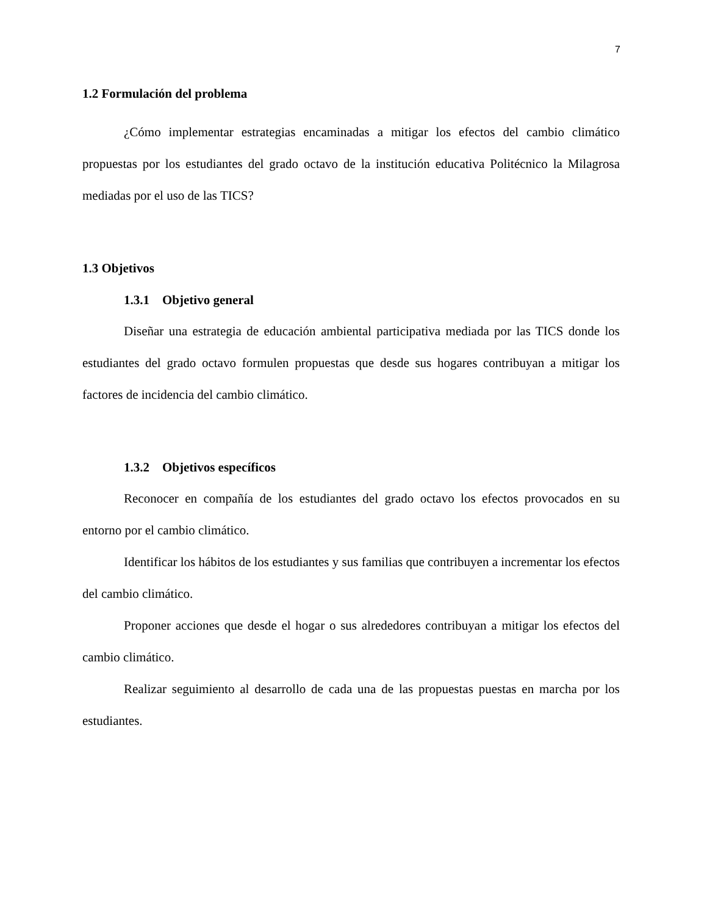7
1.2 Formulación del problema
¿Cómo implementar estrategias encaminadas a mitigar los efectos del cambio climático propuestas por los estudiantes del grado octavo de la institución educativa Politécnico la Milagrosa mediadas por el uso de las TICS?
1.3 Objetivos
1.3.1 Objetivo general
Diseñar una estrategia de educación ambiental participativa mediada por las TICS donde los estudiantes del grado octavo formulen propuestas que desde sus hogares contribuyan a mitigar los factores de incidencia del cambio climático.
1.3.2 Objetivos específicos
Reconocer en compañía de los estudiantes del grado octavo los efectos provocados en su entorno por el cambio climático.
Identificar los hábitos de los estudiantes y sus familias que contribuyen a incrementar los efectos del cambio climático.
Proponer acciones que desde el hogar o sus alrededores contribuyan a mitigar los efectos del cambio climático.
Realizar seguimiento al desarrollo de cada una de las propuestas puestas en marcha por los estudiantes.